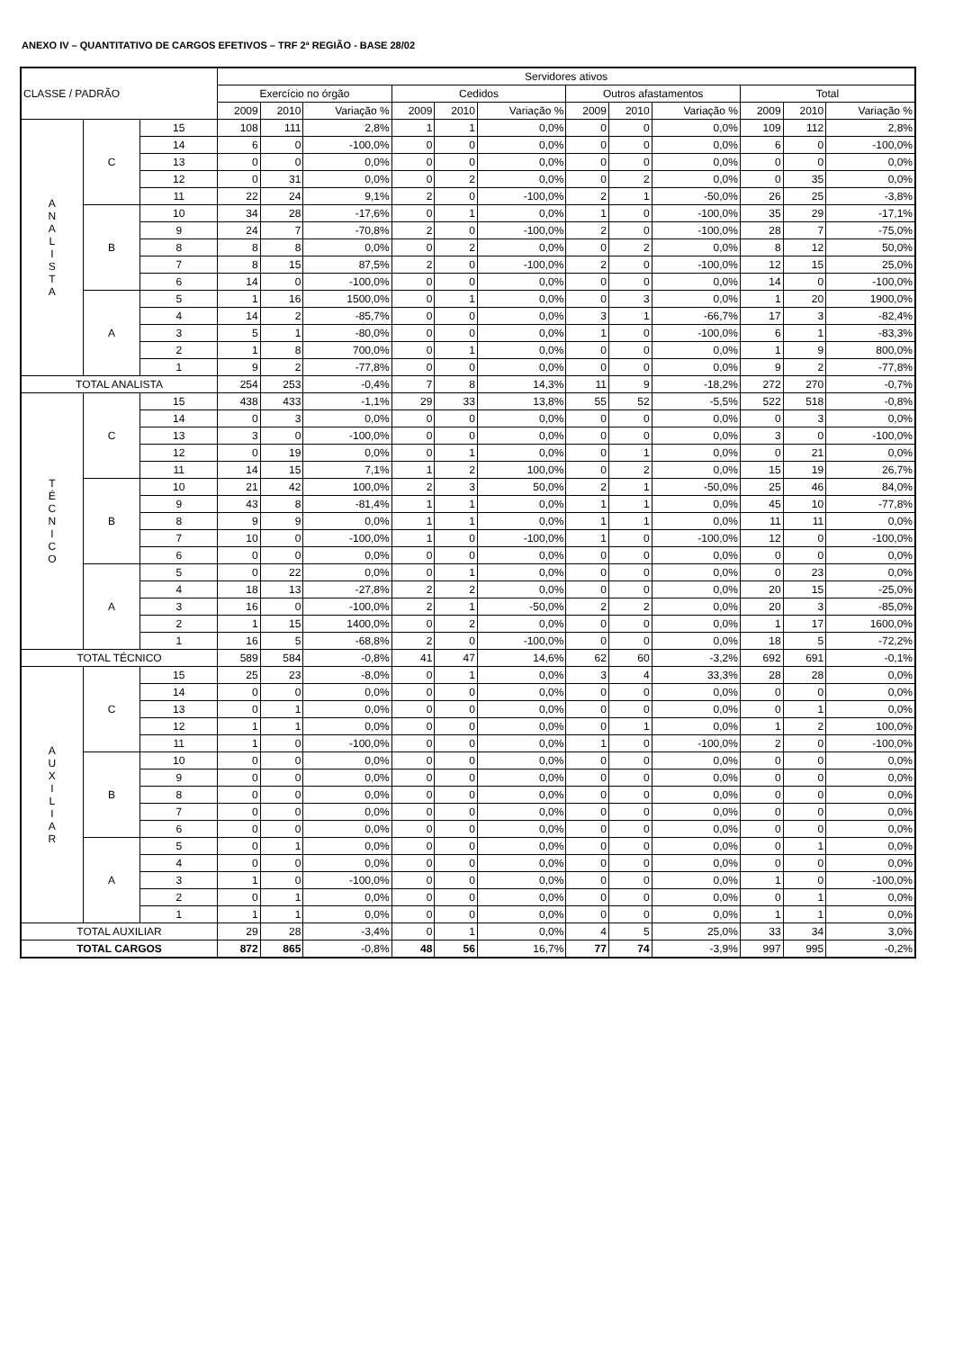ANEXO IV – QUANTITATIVO DE CARGOS EFETIVOS – TRF 2ª REGIÃO - BASE 28/02
| CLASSE / PADRÃO | | | Servidores ativos | | | | | | | | | | | |
| --- | --- | --- | --- | --- | --- | --- | --- | --- | --- | --- | --- | --- | --- | --- |
| | | | Exercício no órgão | | | Cedidos | | | Outros afastamentos | | | Total | | |
| | | | 2009 | 2010 | Variação % | 2009 | 2010 | Variação % | 2009 | 2010 | Variação % | 2009 | 2010 | Variação % |
| A N A L I S T A | C | 15 | 108 | 111 | 2,8% | 1 | 1 | 0,0% | 0 | 0 | 0,0% | 109 | 112 | 2,8% |
| | | 14 | 6 | 0 | -100,0% | 0 | 0 | 0,0% | 0 | 0 | 0,0% | 6 | 0 | -100,0% |
| | | 13 | 0 | 0 | 0,0% | 0 | 0 | 0,0% | 0 | 0 | 0,0% | 0 | 0 | 0,0% |
| | | 12 | 0 | 31 | 0,0% | 0 | 2 | 0,0% | 0 | 2 | 0,0% | 0 | 35 | 0,0% |
| | | 11 | 22 | 24 | 9,1% | 2 | 0 | -100,0% | 2 | 1 | -50,0% | 26 | 25 | -3,8% |
| | B | 10 | 34 | 28 | -17,6% | 0 | 1 | 0,0% | 1 | 0 | -100,0% | 35 | 29 | -17,1% |
| | | 9 | 24 | 7 | -70,8% | 2 | 0 | -100,0% | 2 | 0 | -100,0% | 28 | 7 | -75,0% |
| | | 8 | 8 | 8 | 0,0% | 0 | 2 | 0,0% | 0 | 2 | 0,0% | 8 | 12 | 50,0% |
| | | 7 | 8 | 15 | 87,5% | 2 | 0 | -100,0% | 2 | 0 | -100,0% | 12 | 15 | 25,0% |
| | | 6 | 14 | 0 | -100,0% | 0 | 0 | 0,0% | 0 | 0 | 0,0% | 14 | 0 | -100,0% |
| | A | 5 | 1 | 16 | 1500,0% | 0 | 1 | 0,0% | 0 | 3 | 0,0% | 1 | 20 | 1900,0% |
| | | 4 | 14 | 2 | -85,7% | 0 | 0 | 0,0% | 3 | 1 | -66,7% | 17 | 3 | -82,4% |
| | | 3 | 5 | 1 | -80,0% | 0 | 0 | 0,0% | 1 | 0 | -100,0% | 6 | 1 | -83,3% |
| | | 2 | 1 | 8 | 700,0% | 0 | 1 | 0,0% | 0 | 0 | 0,0% | 1 | 9 | 800,0% |
| | | 1 | 9 | 2 | -77,8% | 0 | 0 | 0,0% | 0 | 0 | 0,0% | 9 | 2 | -77,8% |
| TOTAL ANALISTA | | | 254 | 253 | -0,4% | 7 | 8 | 14,3% | 11 | 9 | -18,2% | 272 | 270 | -0,7% |
| T É C N I C O | C | 15 | 438 | 433 | -1,1% | 29 | 33 | 13,8% | 55 | 52 | -5,5% | 522 | 518 | -0,8% |
| | | 14 | 0 | 3 | 0,0% | 0 | 0 | 0,0% | 0 | 0 | 0,0% | 0 | 3 | 0,0% |
| | | 13 | 3 | 0 | -100,0% | 0 | 0 | 0,0% | 0 | 0 | 0,0% | 3 | 0 | -100,0% |
| | | 12 | 0 | 19 | 0,0% | 0 | 1 | 0,0% | 0 | 1 | 0,0% | 0 | 21 | 0,0% |
| | | 11 | 14 | 15 | 7,1% | 1 | 2 | 100,0% | 0 | 2 | 0,0% | 15 | 19 | 26,7% |
| | B | 10 | 21 | 42 | 100,0% | 2 | 3 | 50,0% | 2 | 1 | -50,0% | 25 | 46 | 84,0% |
| | | 9 | 43 | 8 | -81,4% | 1 | 1 | 0,0% | 1 | 1 | 0,0% | 45 | 10 | -77,8% |
| | | 8 | 9 | 9 | 0,0% | 1 | 1 | 0,0% | 1 | 1 | 0,0% | 11 | 11 | 0,0% |
| | | 7 | 10 | 0 | -100,0% | 1 | 0 | -100,0% | 1 | 0 | -100,0% | 12 | 0 | -100,0% |
| | | 6 | 0 | 0 | 0,0% | 0 | 0 | 0,0% | 0 | 0 | 0,0% | 0 | 0 | 0,0% |
| | A | 5 | 0 | 22 | 0,0% | 0 | 1 | 0,0% | 0 | 0 | 0,0% | 0 | 23 | 0,0% |
| | | 4 | 18 | 13 | -27,8% | 2 | 2 | 0,0% | 0 | 0 | 0,0% | 20 | 15 | -25,0% |
| | | 3 | 16 | 0 | -100,0% | 2 | 1 | -50,0% | 2 | 2 | 0,0% | 20 | 3 | -85,0% |
| | | 2 | 1 | 15 | 1400,0% | 0 | 2 | 0,0% | 0 | 0 | 0,0% | 1 | 17 | 1600,0% |
| | | 1 | 16 | 5 | -68,8% | 2 | 0 | -100,0% | 0 | 0 | 0,0% | 18 | 5 | -72,2% |
| TOTAL TÉCNICO | | | 589 | 584 | -0,8% | 41 | 47 | 14,6% | 62 | 60 | -3,2% | 692 | 691 | -0,1% |
| A U X I L I A R | C | 15 | 25 | 23 | -8,0% | 0 | 1 | 0,0% | 3 | 4 | 33,3% | 28 | 28 | 0,0% |
| | | 14 | 0 | 0 | 0,0% | 0 | 0 | 0,0% | 0 | 0 | 0,0% | 0 | 0 | 0,0% |
| | | 13 | 0 | 1 | 0,0% | 0 | 0 | 0,0% | 0 | 0 | 0,0% | 0 | 1 | 0,0% |
| | | 12 | 1 | 1 | 0,0% | 0 | 0 | 0,0% | 0 | 1 | 0,0% | 1 | 2 | 100,0% |
| | | 11 | 1 | 0 | -100,0% | 0 | 0 | 0,0% | 1 | 0 | -100,0% | 2 | 0 | -100,0% |
| | B | 10 | 0 | 0 | 0,0% | 0 | 0 | 0,0% | 0 | 0 | 0,0% | 0 | 0 | 0,0% |
| | | 9 | 0 | 0 | 0,0% | 0 | 0 | 0,0% | 0 | 0 | 0,0% | 0 | 0 | 0,0% |
| | | 8 | 0 | 0 | 0,0% | 0 | 0 | 0,0% | 0 | 0 | 0,0% | 0 | 0 | 0,0% |
| | | 7 | 0 | 0 | 0,0% | 0 | 0 | 0,0% | 0 | 0 | 0,0% | 0 | 0 | 0,0% |
| | | 6 | 0 | 0 | 0,0% | 0 | 0 | 0,0% | 0 | 0 | 0,0% | 0 | 0 | 0,0% |
| | A | 5 | 0 | 1 | 0,0% | 0 | 0 | 0,0% | 0 | 0 | 0,0% | 0 | 1 | 0,0% |
| | | 4 | 0 | 0 | 0,0% | 0 | 0 | 0,0% | 0 | 0 | 0,0% | 0 | 0 | 0,0% |
| | | 3 | 1 | 0 | -100,0% | 0 | 0 | 0,0% | 0 | 0 | 0,0% | 1 | 0 | -100,0% |
| | | 2 | 0 | 1 | 0,0% | 0 | 0 | 0,0% | 0 | 0 | 0,0% | 0 | 1 | 0,0% |
| | | 1 | 1 | 1 | 0,0% | 0 | 0 | 0,0% | 0 | 0 | 0,0% | 1 | 1 | 0,0% |
| TOTAL AUXILIAR | | | 29 | 28 | -3,4% | 0 | 1 | 0,0% | 4 | 5 | 25,0% | 33 | 34 | 3,0% |
| TOTAL CARGOS | | | 872 | 865 | -0,8% | 48 | 56 | 16,7% | 77 | 74 | -3,9% | 997 | 995 | -0,2% |